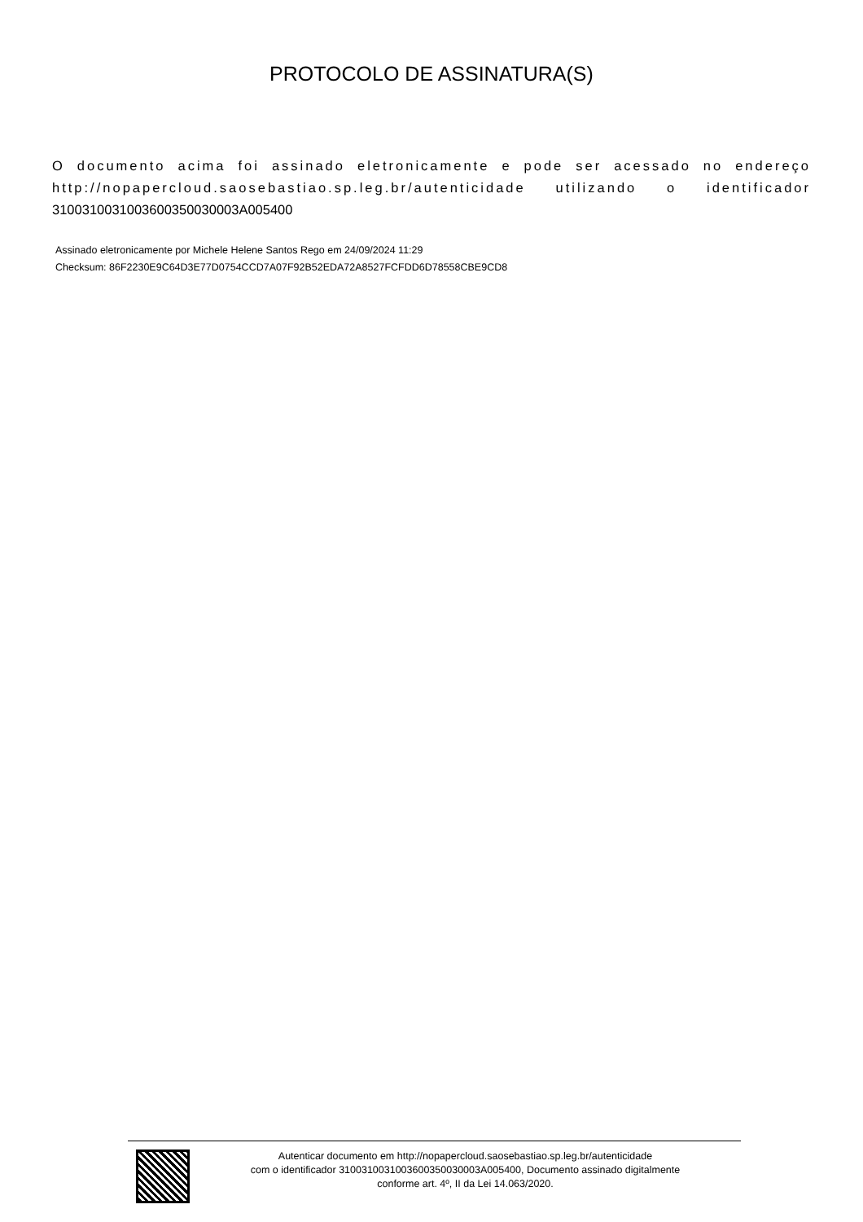PROTOCOLO DE ASSINATURA(S)
O documento acima foi assinado eletronicamente e pode ser acessado no endereço http://nopapercloud.saosebastiao.sp.leg.br/autenticidade utilizando o identificador 310031003100360035003000​3A005400
Assinado eletronicamente por Michele Helene Santos Rego em 24/09/2024 11:29
Checksum: 86F2230E9C64D3E77D0754CCD7A07F92B52EDA72A8527FCFDD6D78558CBE9CD8
Autenticar documento em http://nopapercloud.saosebastiao.sp.leg.br/autenticidade
com o identificador 3100310031003600350030003A005400, Documento assinado digitalmente
conforme art. 4º, II da Lei 14.063/2020.